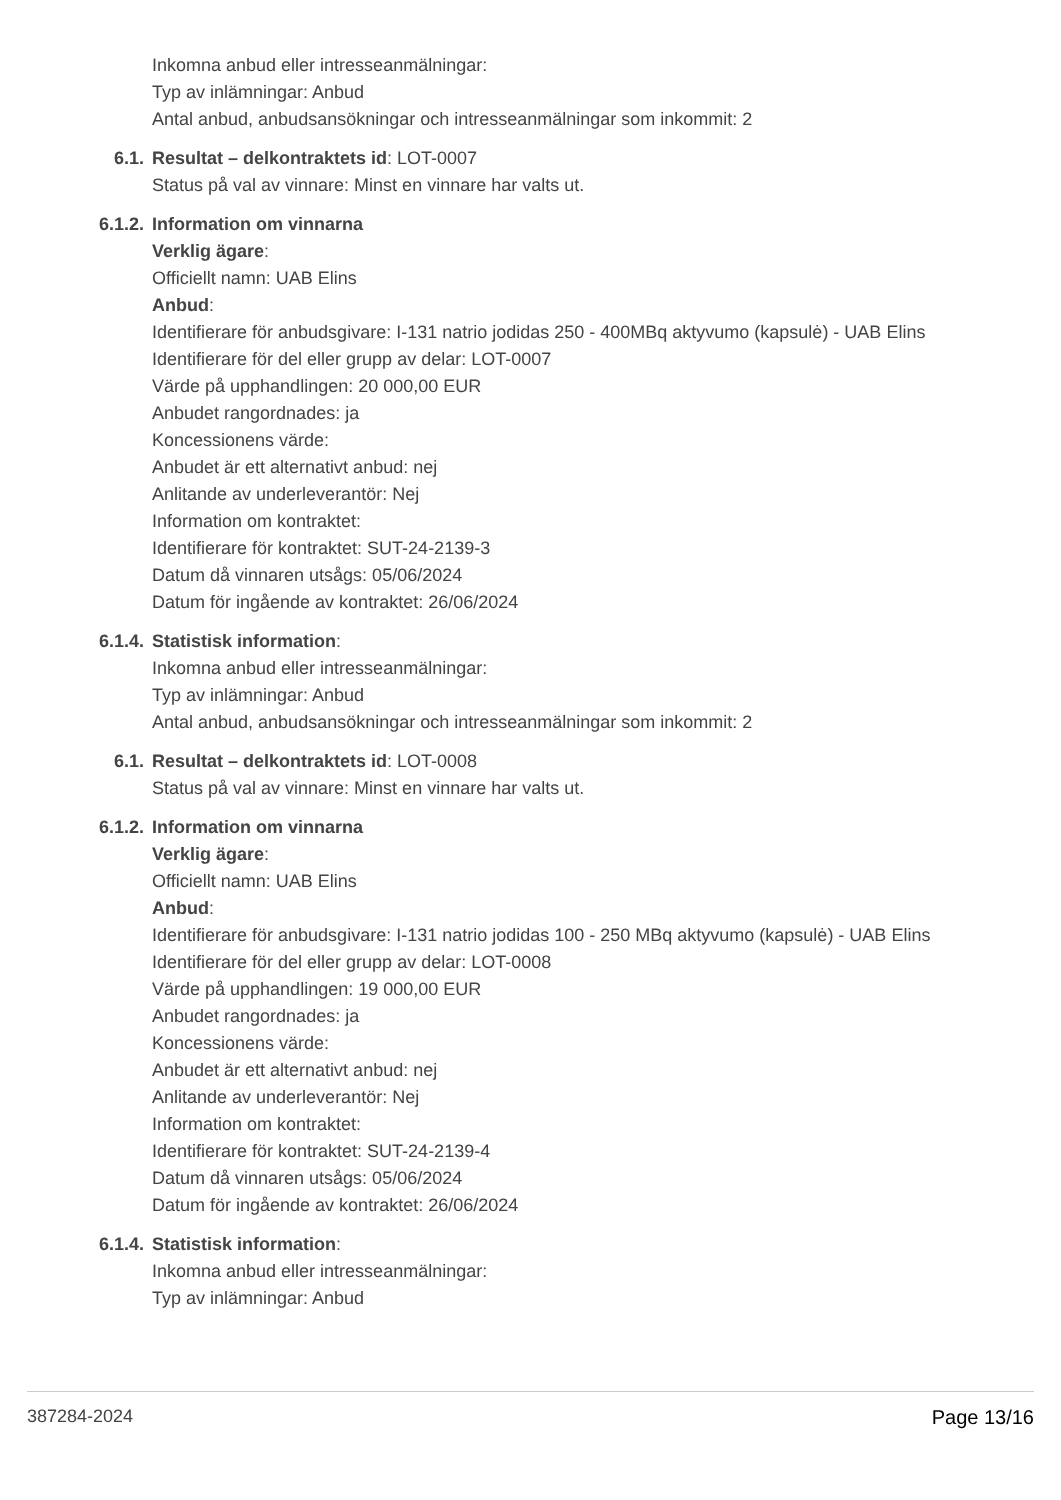Inkomna anbud eller intresseanmälningar:
Typ av inlämningar: Anbud
Antal anbud, anbudsansökningar och intresseanmälningar som inkommit: 2
6.1. Resultat – delkontraktets id: LOT-0007
Status på val av vinnare: Minst en vinnare har valts ut.
6.1.2. Information om vinnarna
Verklig ägare:
Officiellt namn: UAB Elins
Anbud:
Identifierare för anbudsgivare: I-131 natrio jodidas 250 - 400MBq aktyvumo (kapsulė) - UAB Elins
Identifierare för del eller grupp av delar: LOT-0007
Värde på upphandlingen: 20 000,00 EUR
Anbudet rangordnades: ja
Koncessionens värde:
Anbudet är ett alternativt anbud: nej
Anlitande av underleverantör: Nej
Information om kontraktet:
Identifierare för kontraktet: SUT-24-2139-3
Datum då vinnaren utsågs: 05/06/2024
Datum för ingående av kontraktet: 26/06/2024
6.1.4. Statistisk information:
Inkomna anbud eller intresseanmälningar:
Typ av inlämningar: Anbud
Antal anbud, anbudsansökningar och intresseanmälningar som inkommit: 2
6.1. Resultat – delkontraktets id: LOT-0008
Status på val av vinnare: Minst en vinnare har valts ut.
6.1.2. Information om vinnarna
Verklig ägare:
Officiellt namn: UAB Elins
Anbud:
Identifierare för anbudsgivare: I-131 natrio jodidas 100 - 250 MBq aktyvumo (kapsulė) - UAB Elins
Identifierare för del eller grupp av delar: LOT-0008
Värde på upphandlingen: 19 000,00 EUR
Anbudet rangordnades: ja
Koncessionens värde:
Anbudet är ett alternativt anbud: nej
Anlitande av underleverantör: Nej
Information om kontraktet:
Identifierare för kontraktet: SUT-24-2139-4
Datum då vinnaren utsågs: 05/06/2024
Datum för ingående av kontraktet: 26/06/2024
6.1.4. Statistisk information:
Inkomna anbud eller intresseanmälningar:
Typ av inlämningar: Anbud
387284-2024 Page 13/16